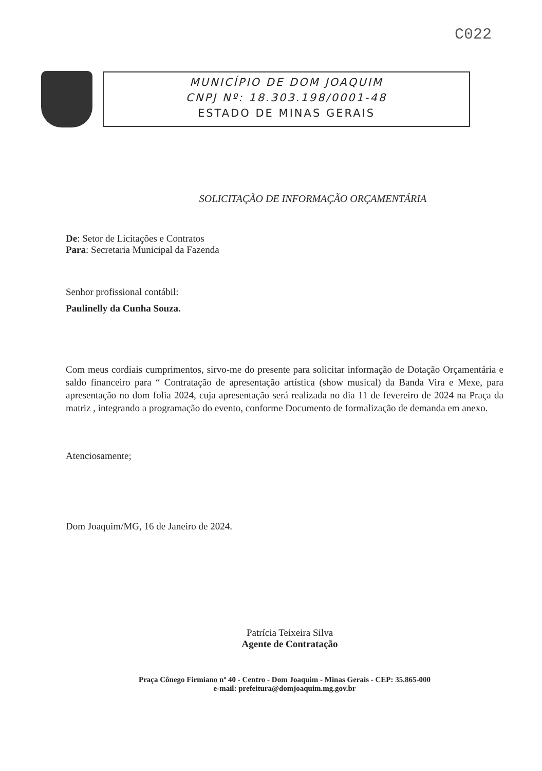C022
MUNICÍPIO DE DOM JOAQUIM
CNPJ Nº: 18.303.198/0001-48
ESTADO DE MINAS GERAIS
SOLICITAÇÃO DE INFORMAÇÃO ORÇAMENTÁRIA
De: Setor de Licitações e Contratos
Para: Secretaria Municipal da Fazenda
Senhor profissional contábil:
Paulinelly da Cunha Souza.
Com meus cordiais cumprimentos, sirvo-me do presente para solicitar informação de Dotação Orçamentária e saldo financeiro para “ Contratação de apresentação artística (show musical) da Banda Vira e Mexe, para apresentação no dom folia 2024, cuja apresentação será realizada no dia 11 de fevereiro de 2024 na Praça da matriz , integrando a programação do evento, conforme Documento de formalização de demanda em anexo.
Atenciosamente;
Dom Joaquim/MG, 16 de Janeiro de 2024.
Patrícia Teixeira Silva
Agente de Contratação
Praça Cônego Firmiano nº 40 - Centro - Dom Joaquim - Minas Gerais - CEP: 35.865-000
e-mail: prefeitura@domjoaquim.mg.gov.br